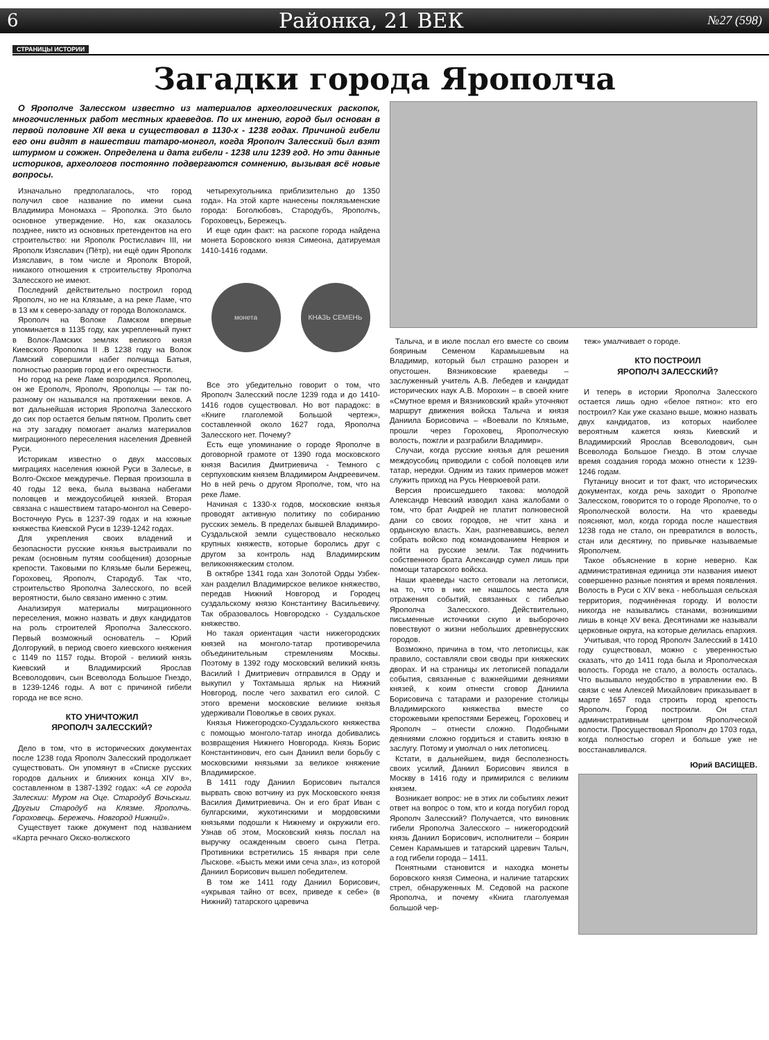6 Районка, 21 ВЕК №27 (598)
СТРАНИЦЫ ИСТОРИИ
Загадки города Ярополча
О Ярополче Залесском известно из материалов археологических раскопок, многочисленных работ местных краеведов. По их мнению, город был основан в первой половине XII века и существовал в 1130-х - 1238 годах. Причиной гибели его они видят в нашествии татаро-монгол, когда Ярополч Залесский был взят штурмом и сожжен. Определена и дата гибели - 1238 или 1239 год. Но эти данные историков, археологов постоянно подвергаются сомнению, вызывая всё новые вопросы.
Изначально предполагалось, что город получил свое название по имени сына Владимира Мономаха – Ярополка. Это было основное утверждение. Но, как оказалось позднее, никто из основных претендентов на его строительство: ни Ярополк Ростиславич III, ни Ярополк Изяславич (Пётр), ни ещё один Ярополк Изяславич, в том числе и Ярополк Второй, никакого отношения к строительству Ярополча Залесского не имеют.
Последний действительно построил город Ярополч, но не на Клязьме, а на реке Ламе, что в 13 км к северо-западу от города Волоколамск.
Ярополч на Волоке Ламском впервые упоминается в 1135 году, как укрепленный пункт в Волок-Ламских землях великого князя Киевского Ярополка II .В 1238 году на Волок Ламский совершили набег полчища Батыя, полностью разорив город и его окрестности.
Но город на реке Ламе возродился. Ярополец, он же Ерополч, Ярополч, Ярополцы — так по-разному он назывался на протяжении веков. А вот дальнейшая история Ярополча Залесского до сих пор остается белым пятном. Пролить свет на эту загадку помогает анализ материалов миграционного переселения населения Древней Руси.
Историкам известно о двух массовых миграциях населения южной Руси в Залесье, в Волго-Окское междуречье. Первая произошла в 40 годы 12 века, была вызвана набегами половцев и междоусобицей князей. Вторая связана с нашествием татаро-монгол на Северо-Восточную Русь в 1237-39 годах и на южные княжества Киевской Руси в 1239-1242 годах.
Для укрепления своих владений и безопасности русские князья выстраивали по рекам (основным путям сообщения) дозорные крепости. Таковыми по Клязьме были Бережец, Гороховец, Ярополч, Стародуб. Так что, строительство Ярополча Залесского, по всей вероятности, было связано именно с этим.
Анализируя материалы миграционного переселения, можно назвать и двух кандидатов на роль строителей Ярополча Залесского. Первый возможный основатель – Юрий Долгорукий, в период своего киевского княжения с 1149 по 1157 годы. Второй - великий князь Киевский и Владимирский Ярослав Всеволодович, сын Всеволода Большое Гнездо, в 1239-1246 годы. А вот с причиной гибели города не все ясно.
КТО УНИЧТОЖИЛ
ЯРОПОЛЧ ЗАЛЕССКИЙ?
Дело в том, что в исторических документах после 1238 года Ярополч Залесский продолжает существовать. Он упомянут в «Списке русских городов дальних и ближних конца XIV в», составленном в 1387-1392 годах: «А се города Залескии: Муром на Оце. Стародуб Вочьскыи. Другыи Стародуб на Клязме. Ярополчь. Гороховець. Бережечь. Новгород Нижний».
Существует также документ под названием «Карта речнаго Окско-волжского
четырехугольника приблизительно до 1350 года». На этой карте нанесены поклязьменские города: Боголюбовъ, Стародубъ, Ярополчъ, Гороховецъ, Бережецъ.
И еще один факт: на раскопе города найдена монета Боровского князя Симеона, датируемая 1410-1416 годами.
монета КНѦЗЬ СЕМЕНЬ
Все это убедительно говорит о том, что Ярополч Залесский после 1239 года и до 1410-1416 годов существовал. Но вот парадокс: в «Книге глаголемой Большой чертеж», составленной около 1627 года, Ярополча Залесского нет. Почему?
Есть еще упоминание о городе Ярополче в договорной грамоте от 1390 года московского князя Василия Дмитриевича - Темного с серпуховским князем Владимиром Андреевичем. Но в ней речь о другом Ярополче, том, что на реке Ламе.
Начиная с 1330-х годов, московские князья проводят активную политику по собиранию русских земель. В пределах бывшей Владимиро-Суздальской земли существовало несколько крупных княжеств, которые боролись друг с другом за контроль над Владимирским великокняжеским столом.
В октябре 1341 года хан Золотой Орды Узбек-хан разделил Владимирское великое княжество, передав Нижний Новгород и Городец суздальскому князю Константину Васильевичу. Так образовалось Новгородско - Суздальское княжество.
Но такая ориентация части нижегородских князей на монголо-татар противоречила объединительным стремлениям Москвы. Поэтому в 1392 году московский великий князь Василий I Дмитриевич отправился в Орду и выкупил у Тохтамыша ярлык на Нижний Новгород, после чего захватил его силой. С этого времени московские великие князья удерживали Поволжье в своих руках.
Князья Нижегородско-Суздальского княжества с помощью монголо-татар иногда добивались возвращения Нижнего Новгорода. Князь Борис Константинович, его сын Даниил вели борьбу с московскими князьями за великое княжение Владимирское.
В 1411 году Даниил Борисович пытался вырвать свою вотчину из рук Московского князя Василия Димитриевича. Он и его брат Иван с булгарскими, жукотинскими и мордовскими князьями подошли к Нижнему и окружили его. Узнав об этом, Московский князь послал на выручку осажденным своего сына Петра. Противники встретились 15 января при селе Лыскове. «Бысть межи ими сеча зла», из которой Даниил Борисович вышел победителем.
В том же 1411 году Даниил Борисович, «укрывая тайно от всех, приведе к себе» (в Нижний) татарского царевича
Талыча, и в июле послал его вместе со своим бояриным Семеном Карамышевым на Владимир, который был страшно разорен и опустошен. Вязниковские краеведы – заслуженный учитель А.В. Лебедев и кандидат исторических наук А.В. Морохин – в своей книге «Смутное время и Вязниковский край» уточняют маршрут движения войска Талыча и князя Даниила Борисовича – «Воевали по Клязьме, прошли через Гороховец, Ярополческую волость, пожгли и разграбили Владимир».
Случаи, когда русские князья для решения междоусобиц приводили с собой половцев или татар, нередки. Одним из таких примеров может служить приход на Русь Неврюевой рати.
Версия происшедшего такова: молодой Александр Невский изводил хана жалобами о том, что брат Андрей не платит полновесной дани со своих городов, не чтит хана и ордынскую власть. Хан, разгневавшись, велел собрать войско под командованием Неврюя и пойти на русские земли. Так подчинить собственного брата Александр сумел лишь при помощи татарского войска.
Наши краеведы часто сетовали на летописи, на то, что в них не нашлось места для отражения событий, связанных с гибелью Ярополча Залесского. Действительно, письменные источники скупо и выборочно повествуют о жизни небольших древнерусских городов.
Возможно, причина в том, что летописцы, как правило, составляли свои своды при княжеских дворах. И на страницы их летописей попадали события, связанные с важнейшими деяниями князей, к коим отнести сговор Даниила Борисовича с татарами и разорение столицы Владимирского княжества вместе со сторожевыми крепостями Бережец, Гороховец и Ярополч – отнести сложно. Подобными деяниями сложно гордиться и ставить князю в заслугу. Потому и умолчал о них летописец.
Кстати, в дальнейшем, видя бесполезность своих усилий, Даниил Борисович явился в Москву в 1416 году и примирился с великим князем.
Возникает вопрос: не в этих ли событиях лежит ответ на вопрос о том, кто и когда погубил город Ярополч Залесский? Получается, что виновник гибели Ярополча Залесского – нижегородский князь Даниил Борисович, исполнители – боярин Семен Карамышев и татарский царевич Талыч, а год гибели города – 1411.
Понятными становится и находка монеты боровского князя Симеона, и наличие татарских стрел, обнаруженных М. Седовой на раскопе Ярополча, и почему «Книга глаголуемая большой чер-
теж» умалчивает о городе.
КТО ПОСТРОИЛ
ЯРОПОЛЧ ЗАЛЕССКИЙ?
И теперь в истории Ярополча Залесского остается лишь одно «белое пятно»: кто его построил? Как уже сказано выше, можно назвать двух кандидатов, из которых наиболее вероятным кажется князь Киевский и Владимирский Ярослав Всеволодович, сын Всеволода Большое Гнездо. В этом случае время создания города можно отнести к 1239-1246 годам.
Путаницу вносит и тот факт, что исторических документах, когда речь заходит о Ярополче Залесском, говорится то о городе Ярополче, то о Ярополческой волости. На что краеведы поясняют, мол, когда города после нашествия 1238 года не стало, он превратился в волость, стан или десятину, по привычке называемые Ярополчем.
Такое объяснение в корне неверно. Как административная единица эти названия имеют совершенно разные понятия и время появления. Волость в Руси с XIV века - небольшая сельская территория, подчинённая городу. И волости никогда не назывались станами, возникшими лишь в конце XV века. Десятинами же называли церковные округа, на которые делилась епархия.
Учитывая, что город Ярополч Залесский в 1410 году существовал, можно с уверенностью сказать, что до 1411 года была и Ярополческая волость. Города не стало, а волость осталась. Что вызывало неудобство в управлении ею. В связи с чем Алексей Михайлович приказывает в марте 1657 года строить город крепость Ярополч. Город построили. Он стал административным центром Ярополческой волости. Просуществовал Ярополч до 1703 года, когда полностью сгорел и больше уже не восстанавливался.
Юрий ВАСИЩЕВ.